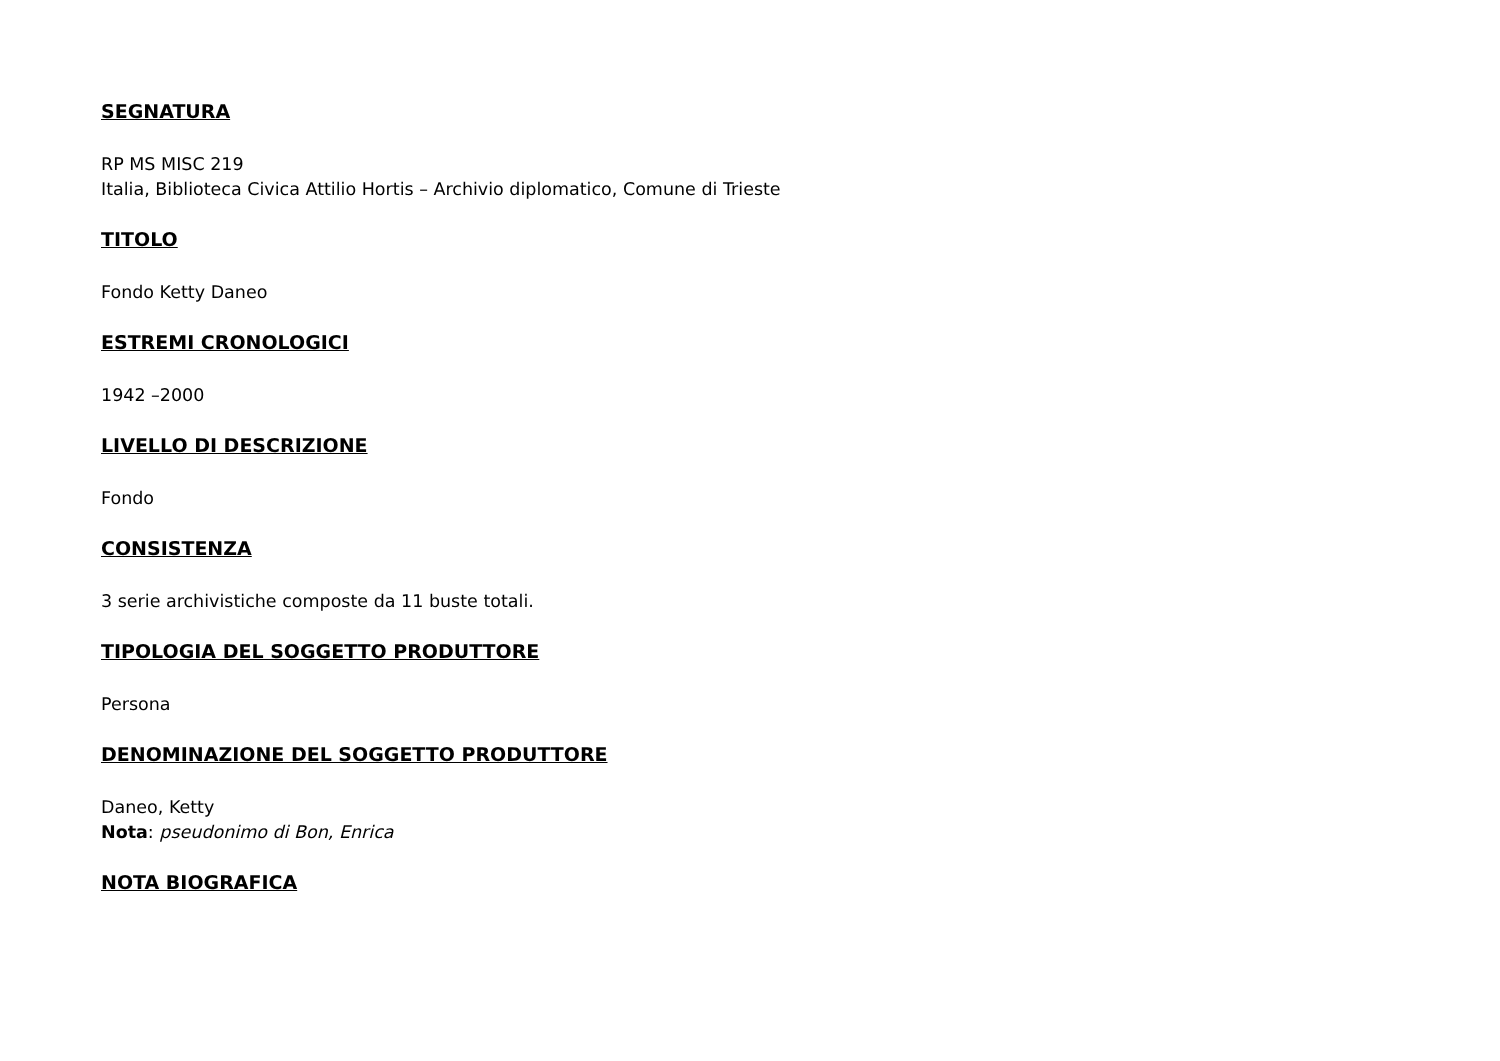SEGNATURA
RP MS MISC 219
Italia, Biblioteca Civica Attilio Hortis – Archivio diplomatico, Comune di Trieste
TITOLO
Fondo Ketty Daneo
ESTREMI CRONOLOGICI
1942 –2000
LIVELLO DI DESCRIZIONE
Fondo
CONSISTENZA
3 serie archivistiche composte da 11 buste totali.
TIPOLOGIA DEL SOGGETTO PRODUTTORE
Persona
DENOMINAZIONE DEL SOGGETTO PRODUTTORE
Daneo, Ketty
Nota: pseudonimo di Bon, Enrica
NOTA BIOGRAFICA